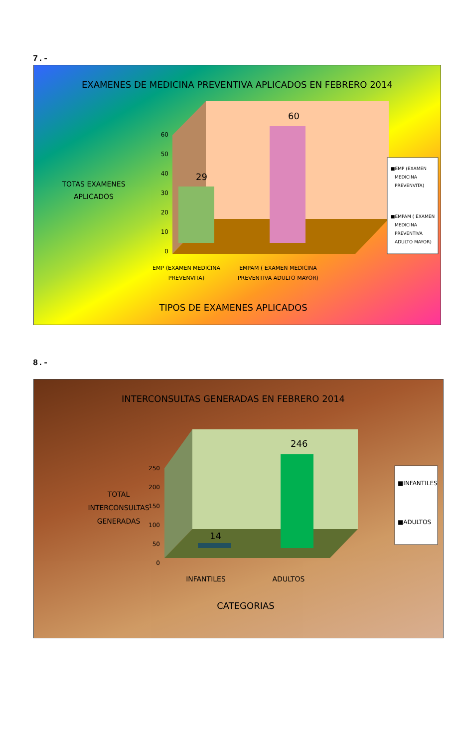7.-
EXAMENES DE MEDICINA PREVENTIVA APLICADOS EN FEBRERO 2014
60
50
40
30
20
10
0
29
60
TOTAS EXAMENES
APLICADOS
EMP (EXAMEN MEDICINA
PREVENVITA)
EMPAM ( EXAMEN MEDICINA
PREVENTIVA ADULTO MAYOR)
TIPOS DE EXAMENES APLICADOS
■EMP (EXAMEN
MEDICINA
PREVENVITA)
■EMPAM ( EXAMEN
MEDICINA
PREVENTIVA
ADULTO MAYOR)
8.-
INTERCONSULTAS GENERADAS EN FEBRERO 2014
250
200
150
100
50
0
14
246
TOTAL
INTERCONSULTAS
GENERADAS
INFANTILES
ADULTOS
CATEGORIAS
■INFANTILES
■ADULTOS